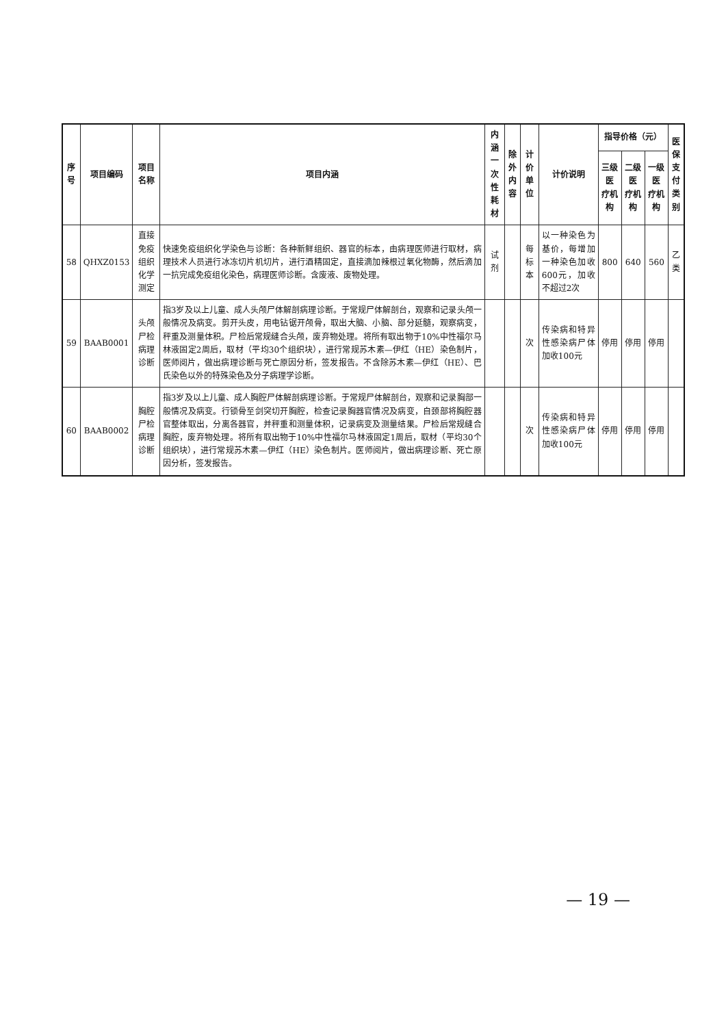| 序号 | 项目编码 | 项目名称 | 项目内涵 | 内涵 一次性耗材 | 除外 内容 | 计价单位 | 计价说明 | 指导价格（元） | | | 医保 支付 类别 |
| --- | --- | --- | --- | --- | --- | --- | --- | --- | --- | --- | --- |
| | | | | | | | | 三级医 疗机构 | 二级医 疗机构 | 一级医 疗机构 | |
| 58 | QHXZ0153 | 直接免疫组织化学测定 | 快速免疫组织化学染色与诊断：各种新鲜组织、器官的标本，由病理医师进行取材，病理技术人员进行冰冻切片机切片，进行酒精固定，直接滴加辣根过氧化物酶，然后滴加一抗完成免疫组化染色，病理医师诊断。含废液、废物处理。 | 试剂 | | 每标本 | 以一种染色为基价，每增加一种染色加收600元，加收不超过2次 | 800 | 640 | 560 | 乙类 |
| 59 | BAAB0001 | 头颅尸检病理诊断 | 指3岁及以上儿童、成人头颅尸体解剖病理诊断。于常规尸体解剖台，观察和记录头颅一般情况及病变。剪开头皮，用电钻锯开颅骨，取出大脑、小脑、部分延髓，观察病变，秤重及测量体积。尸检后常规缝合头颅，废弃物处理。将所有取出物于10%中性福尔马林液固定2周后，取材（平均30个组织块），进行常规苏木素—伊红（HE）染色制片，医师阅片，做出病理诊断与死亡原因分析，签发报告。不含除苏木素—伊红（HE）、巴氏染色以外的特殊染色及分子病理学诊断。 | | | 次 | 传染病和特异性感染病尸体加收100元 | 停用 | 停用 | 停用 | |
| 60 | BAAB0002 | 胸腔尸检病理诊断 | 指3岁及以上儿童、成人胸腔尸体解剖病理诊断。于常规尸体解剖台，观察和记录胸部一般情况及病变。行锁骨至剑突切开胸腔，检查记录胸器官情况及病变，自颈部将胸腔器官整体取出，分离各器官，并秤重和测量体积，记录病变及测量结果。尸检后常规缝合胸腔，废弃物处理。将所有取出物于10%中性福尔马林液固定1周后，取材（平均30个组织块），进行常规苏木素—伊红（HE）染色制片。医师阅片，做出病理诊断、死亡原因分析，签发报告。 | | | 次 | 传染病和特异性感染病尸体加收100元 | 停用 | 停用 | 停用 | |
— 19 —